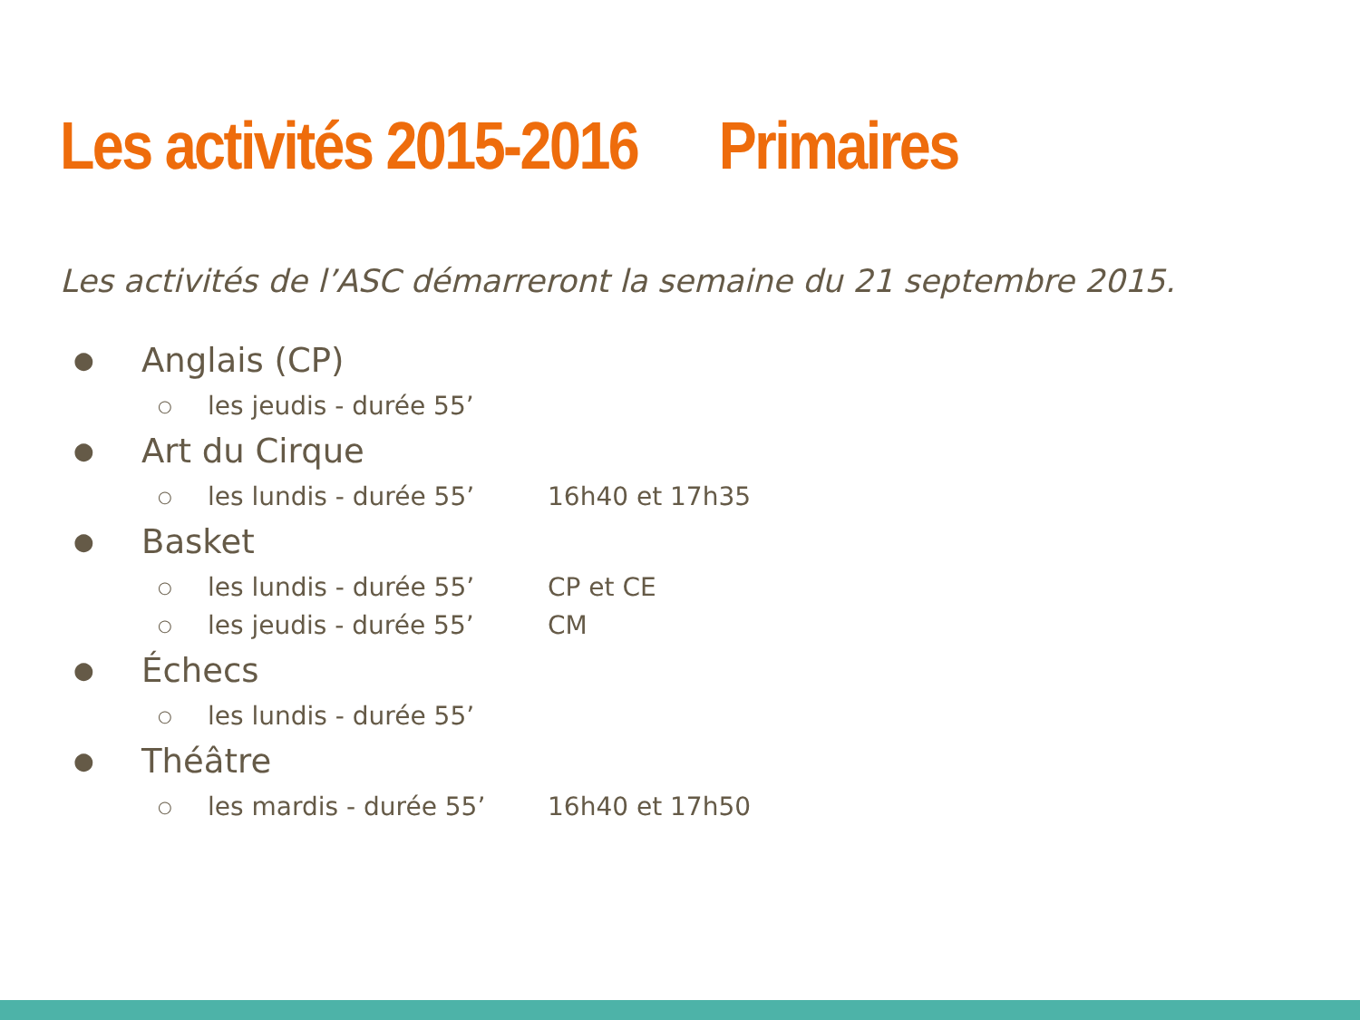Les activités 2015-2016 Primaires
Les activités de l’ASC démarreront la semaine du 21 septembre 2015.
● Anglais (CP)
○ les jeudis - durée 55’
● Art du Cirque
○ les lundis - durée 55’ 16h40 et 17h35
● Basket
○ les lundis - durée 55’ CP et CE
○ les jeudis - durée 55’ CM
● Échecs
○ les lundis - durée 55’
● Théâtre
○ les mardis - durée 55’ 16h40 et 17h50